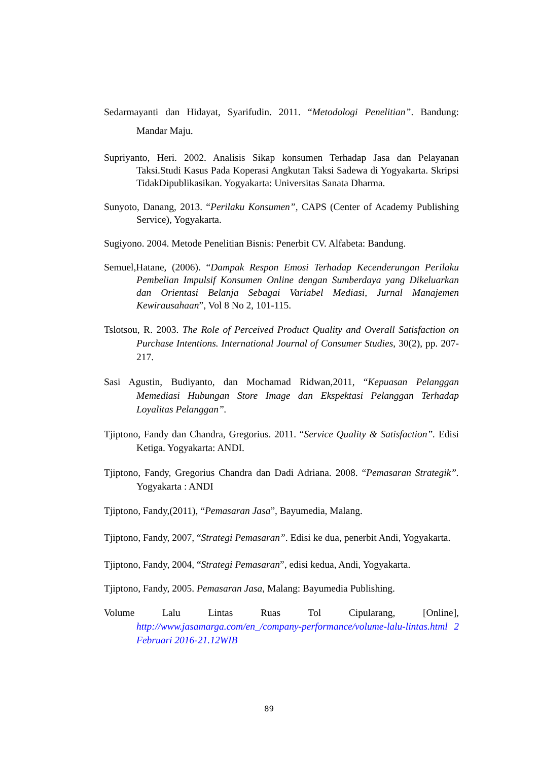Sedarmayanti dan Hidayat, Syarifudin. 2011. “Metodologi Penelitian”. Bandung: Mandar Maju.
Supriyanto, Heri. 2002. Analisis Sikap konsumen Terhadap Jasa dan Pelayanan Taksi.Studi Kasus Pada Koperasi Angkutan Taksi Sadewa di Yogyakarta. Skripsi TidakDipublikasikan. Yogyakarta: Universitas Sanata Dharma.
Sunyoto, Danang, 2013. “Perilaku Konsumen”, CAPS (Center of Academy Publishing Service), Yogyakarta.
Sugiyono. 2004. Metode Penelitian Bisnis: Penerbit CV. Alfabeta: Bandung.
Semuel,Hatane, (2006). “Dampak Respon Emosi Terhadap Kecenderungan Perilaku Pembelian Impulsif Konsumen Online dengan Sumberdaya yang Dikeluarkan dan Orientasi Belanja Sebagai Variabel Mediasi, Jurnal Manajemen Kewirausahaan”, Vol 8 No 2, 101-115.
Tslotsou, R. 2003. The Role of Perceived Product Quality and Overall Satisfaction on Purchase Intentions. International Journal of Consumer Studies, 30(2), pp. 207-217.
Sasi Agustin, Budiyanto, dan Mochamad Ridwan,2011, “Kepuasan Pelanggan Memediasi Hubungan Store Image dan Ekspektasi Pelanggan Terhadap Loyalitas Pelanggan”.
Tjiptono, Fandy dan Chandra, Gregorius. 2011. “Service Quality & Satisfaction”. Edisi Ketiga. Yogyakarta: ANDI.
Tjiptono, Fandy, Gregorius Chandra dan Dadi Adriana. 2008. “Pemasaran Strategik”. Yogyakarta : ANDI
Tjiptono, Fandy,(2011), “Pemasaran Jasa”, Bayumedia, Malang.
Tjiptono, Fandy, 2007, “Strategi Pemasaran”. Edisi ke dua, penerbit Andi, Yogyakarta.
Tjiptono, Fandy, 2004, “Strategi Pemasaran”, edisi kedua, Andi, Yogyakarta.
Tjiptono, Fandy, 2005. Pemasaran Jasa, Malang: Bayumedia Publishing.
Volume Lalu Lintas Ruas Tol Cipularang, [Online],
http://www.jasamarga.com/en_/company-performance/volume-lalu-lintas.html 2 Februari 2016-21.12WIB
89